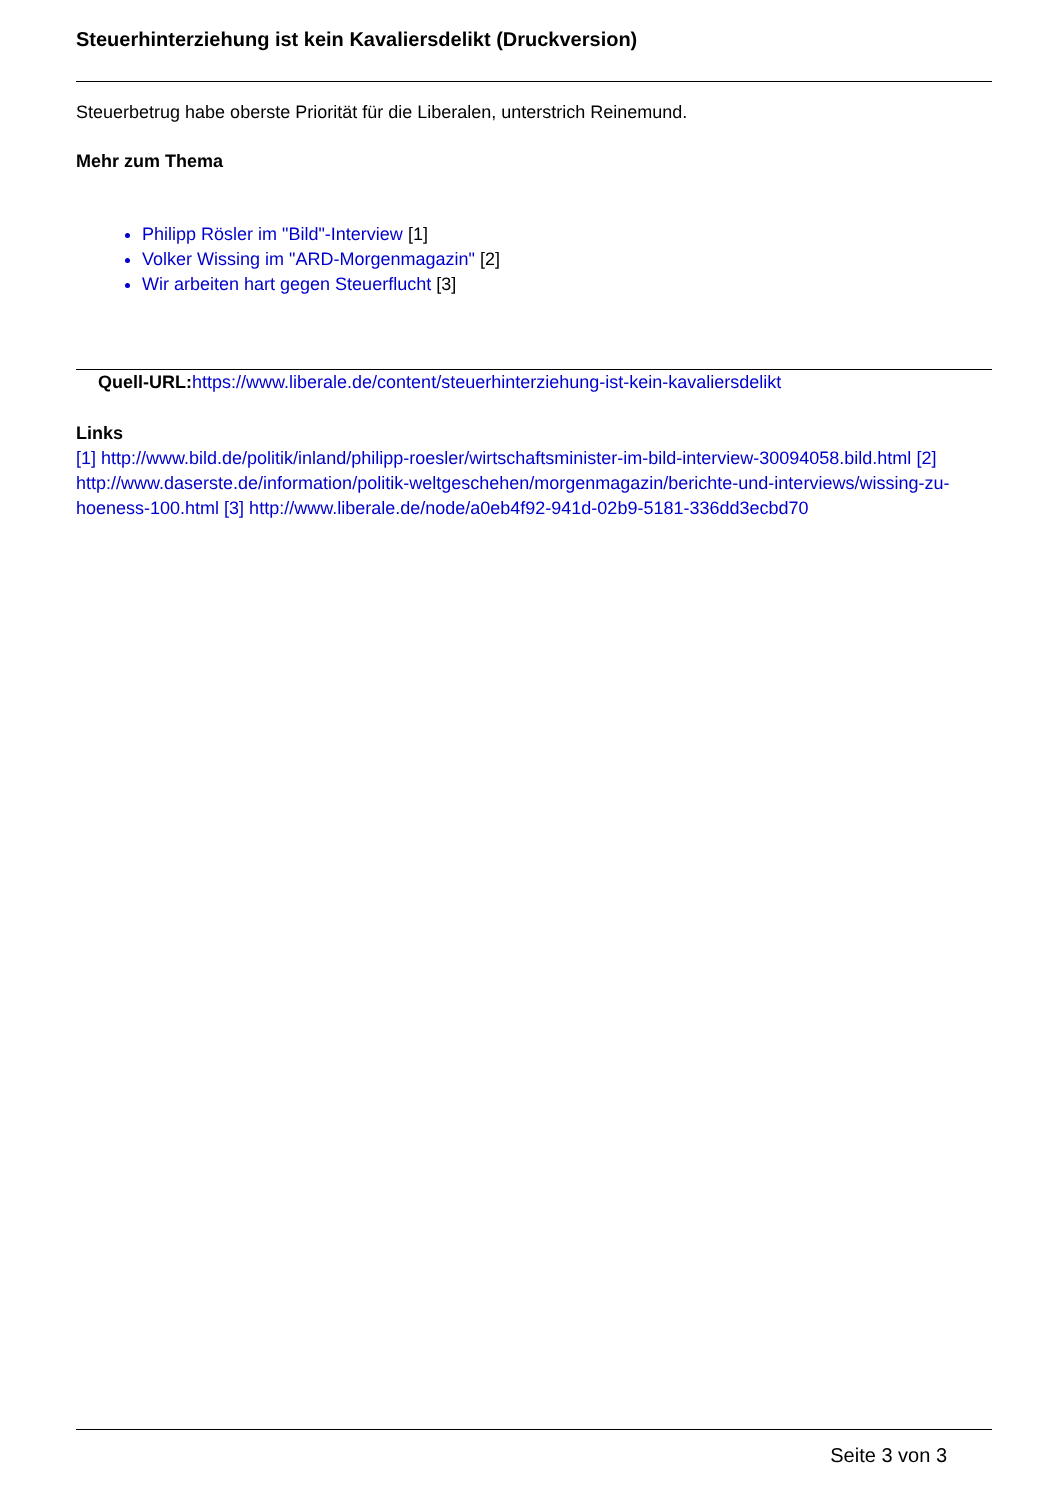Steuerhinterziehung ist kein Kavaliersdelikt (Druckversion)
Steuerbetrug habe oberste Priorität für die Liberalen, unterstrich Reinemund.
Mehr zum Thema
Philipp Rösler im "Bild"-Interview [1]
Volker Wissing im "ARD-Morgenmagazin" [2]
Wir arbeiten hart gegen Steuerflucht [3]
Quell-URL: https://www.liberale.de/content/steuerhinterziehung-ist-kein-kavaliersdelikt
Links
[1] http://www.bild.de/politik/inland/philipp-roesler/wirtschaftsminister-im-bild-interview-30094058.bild.html [2] http://www.daserste.de/information/politik-weltgeschehen/morgenmagazin/berichte-und-interviews/wissing-zu-hoeness-100.html [3] http://www.liberale.de/node/a0eb4f92-941d-02b9-5181-336dd3ecbd70
Seite 3 von 3